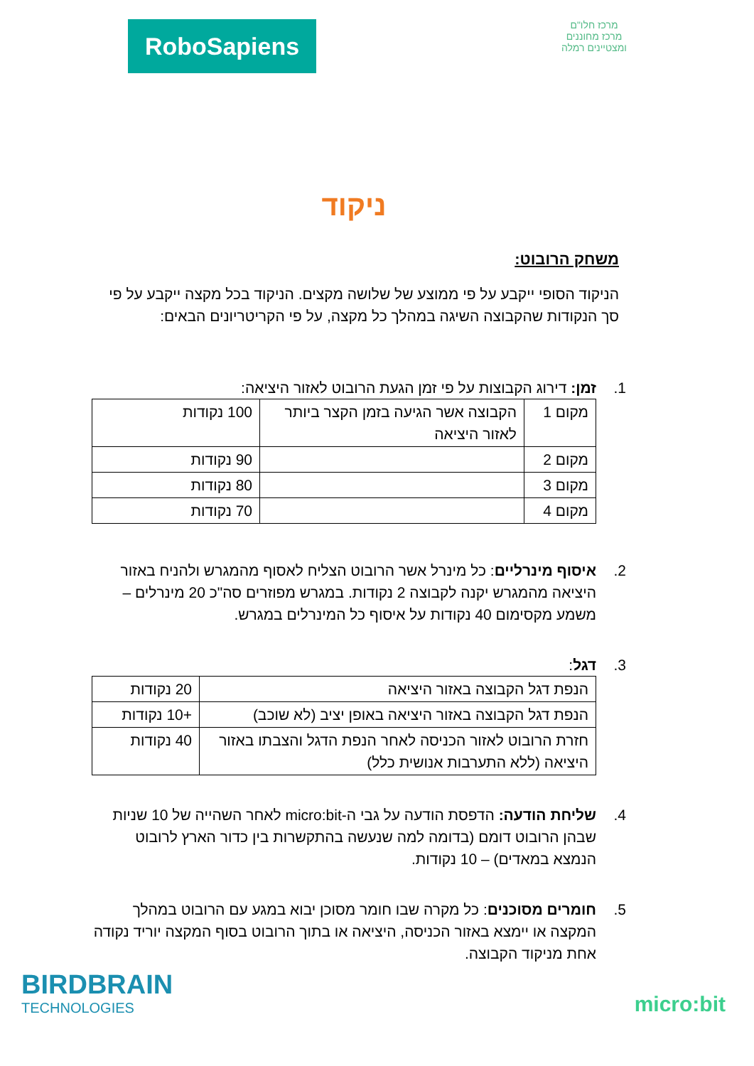RoboSapiens
מרכז חלו"ם
מרכז מחוננים ומצטיינים רמלה
ניקוד
משחק הרובוט:
הניקוד הסופי ייקבע על פי ממוצע של שלושה מקצים. הניקוד בכל מקצה ייקבע על פי סך הנקודות שהקבוצה השיגה במהלך כל מקצה, על פי הקריטריונים הבאים:
1. זמן: דירוג הקבוצות על פי זמן הגעת הרובוט לאזור היציאה:
| מקום 1 | הקבוצה אשר הגיעה בזמן הקצר ביותר לאזור היציאה | 100 נקודות |
| מקום 2 | | 90 נקודות |
| מקום 3 | | 80 נקודות |
| מקום 4 | | 70 נקודות |
2. איסוף מינרליים: כל מינרל אשר הרובוט הצליח לאסוף מהמגרש ולהניח באזור היציאה מהמגרש יקנה לקבוצה 2 נקודות. במגרש מפוזרים סה"כ 20 מינרלים – משמע מקסימום 40 נקודות על איסוף כל המינרלים במגרש.
3. דגל:
| הנפת דגל הקבוצה באזור היציאה | 20 נקודות |
| הנפת דגל הקבוצה באזור היציאה באופן יציב (לא שוכב) | +10 נקודות |
| חזרת הרובוט לאזור הכניסה לאחר הנפת הדגל והצבתו באזור היציאה (ללא התערבות אנושית כלל) | 40 נקודות |
4. שליחת הודעה: הדפסת הודעה על גבי ה-micro:bit לאחר השהייה של 10 שניות שבהן הרובוט דומם (בדומה למה שנעשה בהתקשרות בין כדור הארץ לרובוט הנמצא במאדים) – 10 נקודות.
5. חומרים מסוכנים: כל מקרה שבו חומר מסוכן יבוא במגע עם הרובוט במהלך המקצה או יימצא באזור הכניסה, היציאה או בתוך הרובוט בסוף המקצה יוריד נקודה אחת מניקוד הקבוצה.
BIRDBRAIN
TECHNOLOGIES
micro:bit